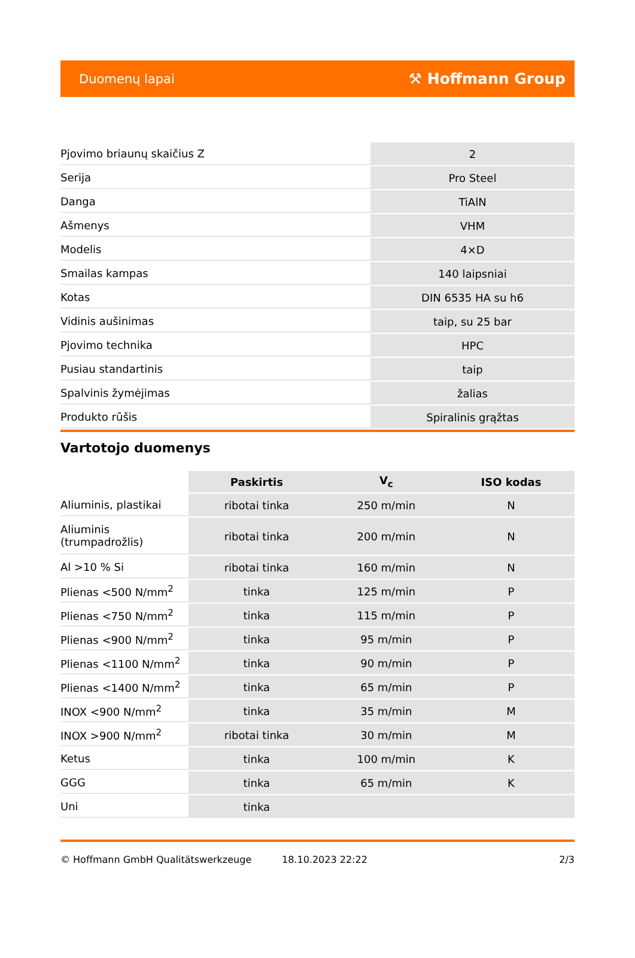Duomenų lapai ⚒ Hoffmann Group
| Pjovimo briaunų skaičius Z | 2 |
| Serija | Pro Steel |
| Danga | TiAlN |
| Ašmenys | VHM |
| Modelis | 4×D |
| Smailas kampas | 140 laipsniai |
| Kotas | DIN 6535 HA su h6 |
| Vidinis aušinimas | taip, su 25 bar |
| Pjovimo technika | HPC |
| Pusiau standartinis | taip |
| Spalvinis žymėjimas | žalias |
| Produkto rūšis | Spiralinis grąžtas |
Vartotojo duomenys
| | Paskirtis | V<sub>c</sub> | ISO kodas |
| --- | --- | --- | --- |
| Aliuminis, plastikai | ribotai tinka | 250 m/min | N |
| Aliuminis (trumpadrožlis) | ribotai tinka | 200 m/min | N |
| Al >10 % Si | ribotai tinka | 160 m/min | N |
| Plienas <500 N/mm<sup>2</sup> | tinka | 125 m/min | P |
| Plienas <750 N/mm<sup>2</sup> | tinka | 115 m/min | P |
| Plienas <900 N/mm<sup>2</sup> | tinka | 95 m/min | P |
| Plienas <1100 N/mm<sup>2</sup> | tinka | 90 m/min | P |
| Plienas <1400 N/mm<sup>2</sup> | tinka | 65 m/min | P |
| INOX <900 N/mm<sup>2</sup> | tinka | 35 m/min | M |
| INOX >900 N/mm<sup>2</sup> | ribotai tinka | 30 m/min | M |
| Ketus | tinka | 100 m/min | K |
| GGG | tinka | 65 m/min | K |
| Uni | tinka | | |
© Hoffmann GmbH Qualitätswerkzeuge 18.10.2023 22:22 2/3